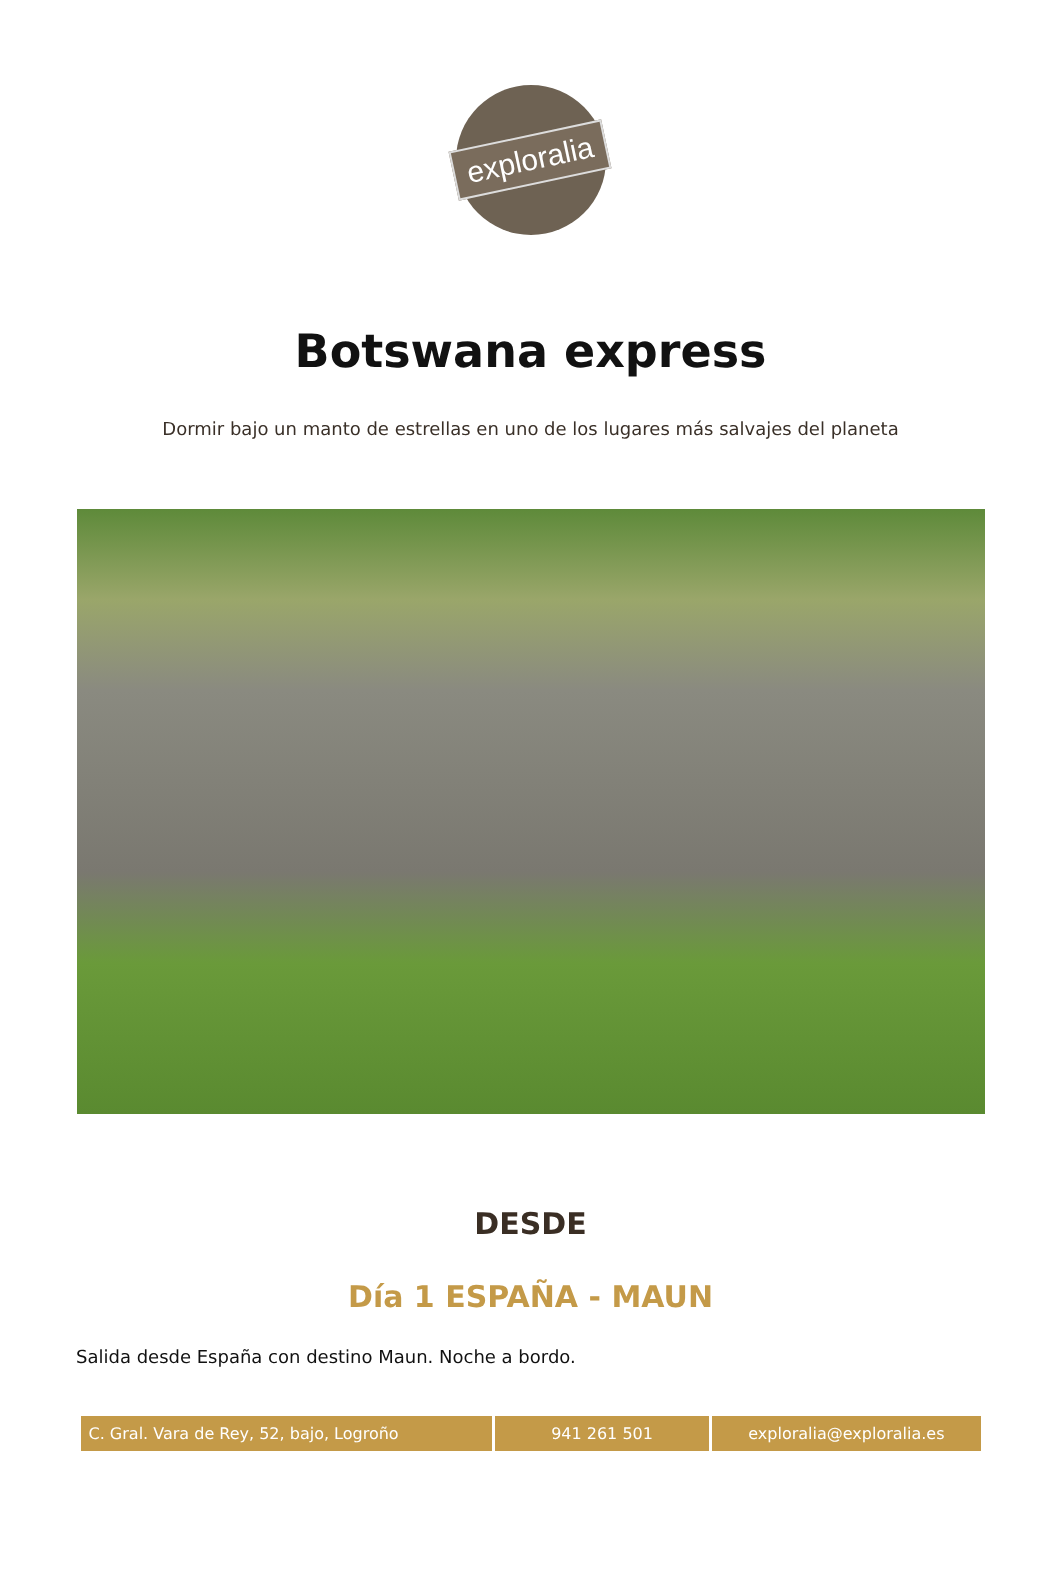exploralia
Botswana express
Dormir bajo un manto de estrellas en uno de los lugares más salvajes del planeta
DESDE
Día 1 ESPAÑA - MAUN
Salida desde España con destino Maun. Noche a bordo.
| C. Gral. Vara de Rey, 52, bajo, Logroño | 941 261 501 | exploralia@exploralia.es |